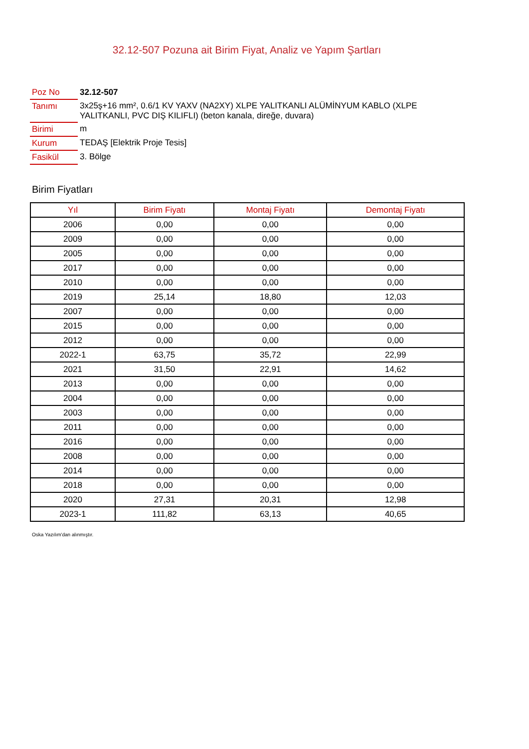32.12-507 Pozuna ait Birim Fiyat, Analiz ve Yapım Şartları
| Poz No | 32.12-507 |
| Tanımı | 3x25ş+16 mm², 0.6/1 KV YAXV (NA2XY) XLPE YALITKANLI ALÜMİNYUM KABLO (XLPE YALITKANLI, PVC DIŞ KILIFLI) (beton kanala, direğe, duvara) |
| Birimi | m |
| Kurum | TEDAŞ [Elektrik Proje Tesis] |
| Fasikül | 3. Bölge |
Birim Fiyatları
| Yıl | Birim Fiyatı | Montaj Fiyatı | Demontaj Fiyatı |
| --- | --- | --- | --- |
| 2006 | 0,00 | 0,00 | 0,00 |
| 2009 | 0,00 | 0,00 | 0,00 |
| 2005 | 0,00 | 0,00 | 0,00 |
| 2017 | 0,00 | 0,00 | 0,00 |
| 2010 | 0,00 | 0,00 | 0,00 |
| 2019 | 25,14 | 18,80 | 12,03 |
| 2007 | 0,00 | 0,00 | 0,00 |
| 2015 | 0,00 | 0,00 | 0,00 |
| 2012 | 0,00 | 0,00 | 0,00 |
| 2022-1 | 63,75 | 35,72 | 22,99 |
| 2021 | 31,50 | 22,91 | 14,62 |
| 2013 | 0,00 | 0,00 | 0,00 |
| 2004 | 0,00 | 0,00 | 0,00 |
| 2003 | 0,00 | 0,00 | 0,00 |
| 2011 | 0,00 | 0,00 | 0,00 |
| 2016 | 0,00 | 0,00 | 0,00 |
| 2008 | 0,00 | 0,00 | 0,00 |
| 2014 | 0,00 | 0,00 | 0,00 |
| 2018 | 0,00 | 0,00 | 0,00 |
| 2020 | 27,31 | 20,31 | 12,98 |
| 2023-1 | 111,82 | 63,13 | 40,65 |
Oska Yazılım'dan alınmıştır.